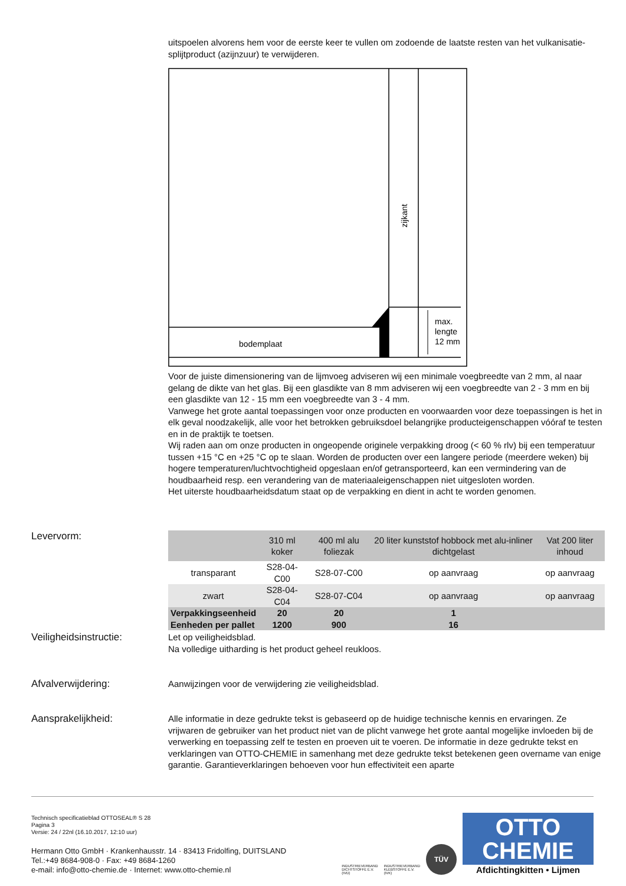uitspoelen alvorens hem voor de eerste keer te vullen om zodoende de laatste resten van het vulkanisatie-splijtproduct (azijnzuur) te verwijderen.
bodemplaat
max.
lengte
12 mm
zijkant
Voor de juiste dimensionering van de lijmvoeg adviseren wij een minimale voegbreedte van 2 mm, al naar gelang de dikte van het glas. Bij een glasdikte van 8 mm adviseren wij een voegbreedte van 2 - 3 mm en bij een glasdikte van 12 - 15 mm een voegbreedte van 3 - 4 mm.
Vanwege het grote aantal toepassingen voor onze producten en voorwaarden voor deze toepassingen is het in elk geval noodzakelijk, alle voor het betrokken gebruiksdoel belangrijke producteigenschappen vóóraf te testen en in de praktijk te toetsen.
Wij raden aan om onze producten in ongeopende originele verpakking droog (< 60 % rlv) bij een temperatuur tussen +15 °C en +25 °C op te slaan. Worden de producten over een langere periode (meerdere weken) bij hogere temperaturen/luchtvochtigheid opgeslaan en/of getransporteerd, kan een vermindering van de houdbaarheid resp. een verandering van de materiaaleigenschappen niet uitgesloten worden.
Het uiterste houdbaarheidsdatum staat op de verpakking en dient in acht te worden genomen.
Levervorm:
| | 310 ml koker | 400 ml alu foliezak | 20 liter kunststof hobbock met alu-inliner dichtgelast | Vat 200 liter inhoud |
| --- | --- | --- | --- | --- |
| transparant | S28-04-C00 | S28-07-C00 | op aanvraag | op aanvraag |
| zwart | S28-04-C04 | S28-07-C04 | op aanvraag | op aanvraag |
| Verpakkingseenheid | 20 | 20 | 1 | |
| Eenheden per pallet | 1200 | 900 | 16 | |
Veiligheidsinstructie:
Let op veiligheidsblad.
Na volledige uitharding is het product geheel reukloos.
Afvalverwijdering:
Aanwijzingen voor de verwijdering zie veiligheidsblad.
Aansprakelijkheid:
Alle informatie in deze gedrukte tekst is gebaseerd op de huidige technische kennis en ervaringen. Ze vrijwaren de gebruiker van het product niet van de plicht vanwege het grote aantal mogelijke invloeden bij de verwerking en toepassing zelf te testen en proeven uit te voeren. De informatie in deze gedrukte tekst en verklaringen van OTTO-CHEMIE in samenhang met deze gedrukte tekst betekenen geen overname van enige garantie. Garantieverklaringen behoeven voor hun effectiviteit een aparte
Technisch specificatieblad OTTOSEAL® S 28
Pagina 3
Versie: 24 / 22nl (16.10.2017, 12:10 uur)
Hermann Otto GmbH · Krankenhausstr. 14 · 83413 Fridolfing, DUITSLAND
Tel.:+49 8684-908-0 · Fax: +49 8684-1260
e-mail: info@otto-chemie.de · Internet: www.otto-chemie.nl
INDUSTRIEVERBAND
DICHTSTOFFE E.V.
(IVD)
INDUSTRIEVERBAND
KLEBSTOFFE E.V.
(IVK)
TÜV
OTTO
CHEMIE
Afdichtingkitten • Lijmen